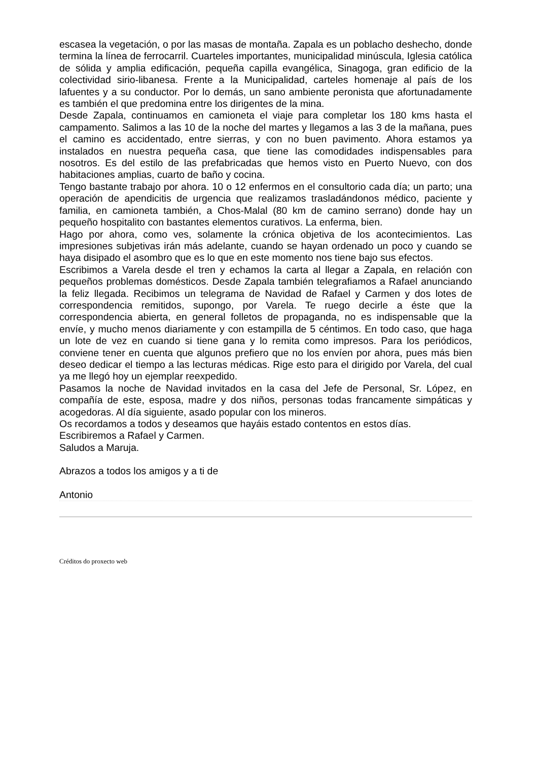escasea la vegetación, o por las masas de montaña. Zapala es un poblacho deshecho, donde termina la línea de ferrocarril. Cuarteles importantes, municipalidad minúscula, Iglesia católica de sólida y amplia edificación, pequeña capilla evangélica, Sinagoga, gran edificio de la colectividad sirio-libanesa. Frente a la Municipalidad, carteles homenaje al país de los lafuentes y a su conductor. Por lo demás, un sano ambiente peronista que afortunadamente es también el que predomina entre los dirigentes de la mina.
Desde Zapala, continuamos en camioneta el viaje para completar los 180 kms hasta el campamento. Salimos a las 10 de la noche del martes y llegamos a las 3 de la mañana, pues el camino es accidentado, entre sierras, y con no buen pavimento. Ahora estamos ya instalados en nuestra pequeña casa, que tiene las comodidades indispensables para nosotros. Es del estilo de las prefabricadas que hemos visto en Puerto Nuevo, con dos habitaciones amplias, cuarto de baño y cocina.
Tengo bastante trabajo por ahora. 10 o 12 enfermos en el consultorio cada día; un parto; una operación de apendicitis de urgencia que realizamos trasladándonos médico, paciente y familia, en camioneta también, a Chos-Malal (80 km de camino serrano) donde hay un pequeño hospitalito con bastantes elementos curativos. La enferma, bien.
Hago por ahora, como ves, solamente la crónica objetiva de los acontecimientos. Las impresiones subjetivas irán más adelante, cuando se hayan ordenado un poco y cuando se haya disipado el asombro que es lo que en este momento nos tiene bajo sus efectos.
Escribimos a Varela desde el tren y echamos la carta al llegar a Zapala, en relación con pequeños problemas domésticos. Desde Zapala también telegrafiamos a Rafael anunciando la feliz llegada. Recibimos un telegrama de Navidad de Rafael y Carmen y dos lotes de correspondencia remitidos, supongo, por Varela. Te ruego decirle a éste que la correspondencia abierta, en general folletos de propaganda, no es indispensable que la envíe, y mucho menos diariamente y con estampilla de 5 céntimos. En todo caso, que haga un lote de vez en cuando si tiene gana y lo remita como impresos. Para los periódicos, conviene tener en cuenta que algunos prefiero que no los envíen por ahora, pues más bien deseo dedicar el tiempo a las lecturas médicas. Rige esto para el dirigido por Varela, del cual ya me llegó hoy un ejemplar reexpedido.
Pasamos la noche de Navidad invitados en la casa del Jefe de Personal, Sr. López, en compañía de este, esposa, madre y dos niños, personas todas francamente simpáticas y acogedoras. Al día siguiente, asado popular con los mineros.
Os recordamos a todos y deseamos que hayáis estado contentos en estos días.
Escribiremos a Rafael y Carmen.
Saludos a Maruja.
Abrazos a todos los amigos y a ti de
Antonio
Créditos do proxecto web